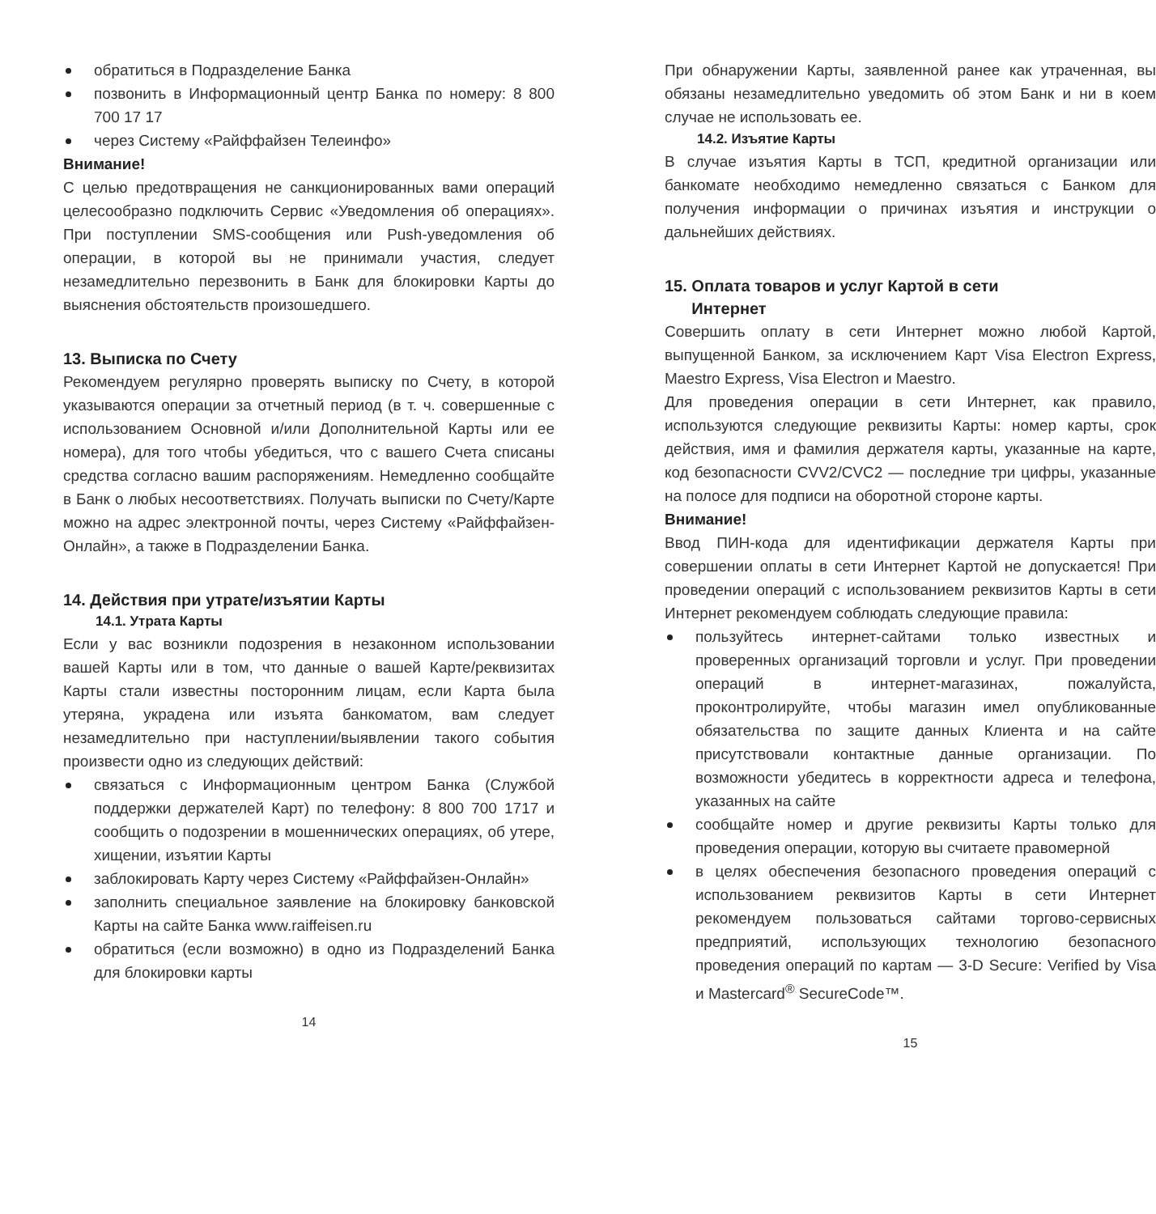обратиться в Подразделение Банка
позвонить в Информационный центр Банка по номеру: 8 800 700 17 17
через Систему «Райффайзен Телеинфо»
Внимание!
С целью предотвращения не санкционированных вами операций целесообразно подключить Сервис «Уведомления об операциях». При поступлении SMS-сообщения или Push-уведомления об операции, в которой вы не принимали участия, следует незамедлительно перезвонить в Банк для блокировки Карты до выяснения обстоятельств произошедшего.
13. Выписка по Счету
Рекомендуем регулярно проверять выписку по Счету, в которой указываются операции за отчетный период (в т. ч. совершенные с использованием Основной и/или Дополнительной Карты или ее номера), для того чтобы убедиться, что с вашего Счета списаны средства согласно вашим распоряжениям. Немедленно сообщайте в Банк о любых несоответствиях. Получать выписки по Счету/Карте можно на адрес электронной почты, через Систему «Райффайзен-Онлайн», а также в Подразделении Банка.
14. Действия при утрате/изъятии Карты
14.1. Утрата Карты
Если у вас возникли подозрения в незаконном использовании вашей Карты или в том, что данные о вашей Карте/реквизитах Карты стали известны посторонним лицам, если Карта была утеряна, украдена или изъята банкоматом, вам следует незамедлительно при наступлении/выявлении такого события произвести одно из следующих действий:
связаться с Информационным центром Банка (Службой поддержки держателей Карт) по телефону: 8 800 700 1717 и сообщить о подозрении в мошеннических операциях, об утере, хищении, изъятии Карты
заблокировать Карту через Систему «Райффайзен-Онлайн»
заполнить специальное заявление на блокировку банковской Карты на сайте Банка www.raiffeisen.ru
обратиться (если возможно) в одно из Подразделений Банка для блокировки карты
14
При обнаружении Карты, заявленной ранее как утраченная, вы обязаны незамедлительно уведомить об этом Банк и ни в коем случае не использовать ее.
14.2. Изъятие Карты
В случае изъятия Карты в ТСП, кредитной организации или банкомате необходимо немедленно связаться с Банком для получения информации о причинах изъятия и инструкции о дальнейших действиях.
15. Оплата товаров и услуг Картой в сети
Интернет
Совершить оплату в сети Интернет можно любой Картой, выпущенной Банком, за исключением Карт Visa Electron Express, Maestro Express, Visa Electron и Maestro.
Для проведения операции в сети Интернет, как правило, используются следующие реквизиты Карты: номер карты, срок действия, имя и фамилия держателя карты, указанные на карте, код безопасности CVV2/CVC2 — последние три цифры, указанные на полосе для подписи на оборотной стороне карты.
Внимание!
Ввод ПИН-кода для идентификации держателя Карты при совершении оплаты в сети Интернет Картой не допускается! При проведении операций с использованием реквизитов Карты в сети Интернет рекомендуем соблюдать следующие правила:
пользуйтесь интернет-сайтами только известных и проверенных организаций торговли и услуг. При проведении операций в интернет-магазинах, пожалуйста, проконтролируйте, чтобы магазин имел опубликованные обязательства по защите данных Клиента и на сайте присутствовали контактные данные организации. По возможности убедитесь в корректности адреса и телефона, указанных на сайте
сообщайте номер и другие реквизиты Карты только для проведения операции, которую вы считаете правомерной
в целях обеспечения безопасного проведения операций с использованием реквизитов Карты в сети Интернет рекомендуем пользоваться сайтами торгово-сервисных предприятий, использующих технологию безопасного проведения операций по картам — 3-D Secure: Verified by Visa и Mastercard<sup>®</sup> SecureCode™.
15